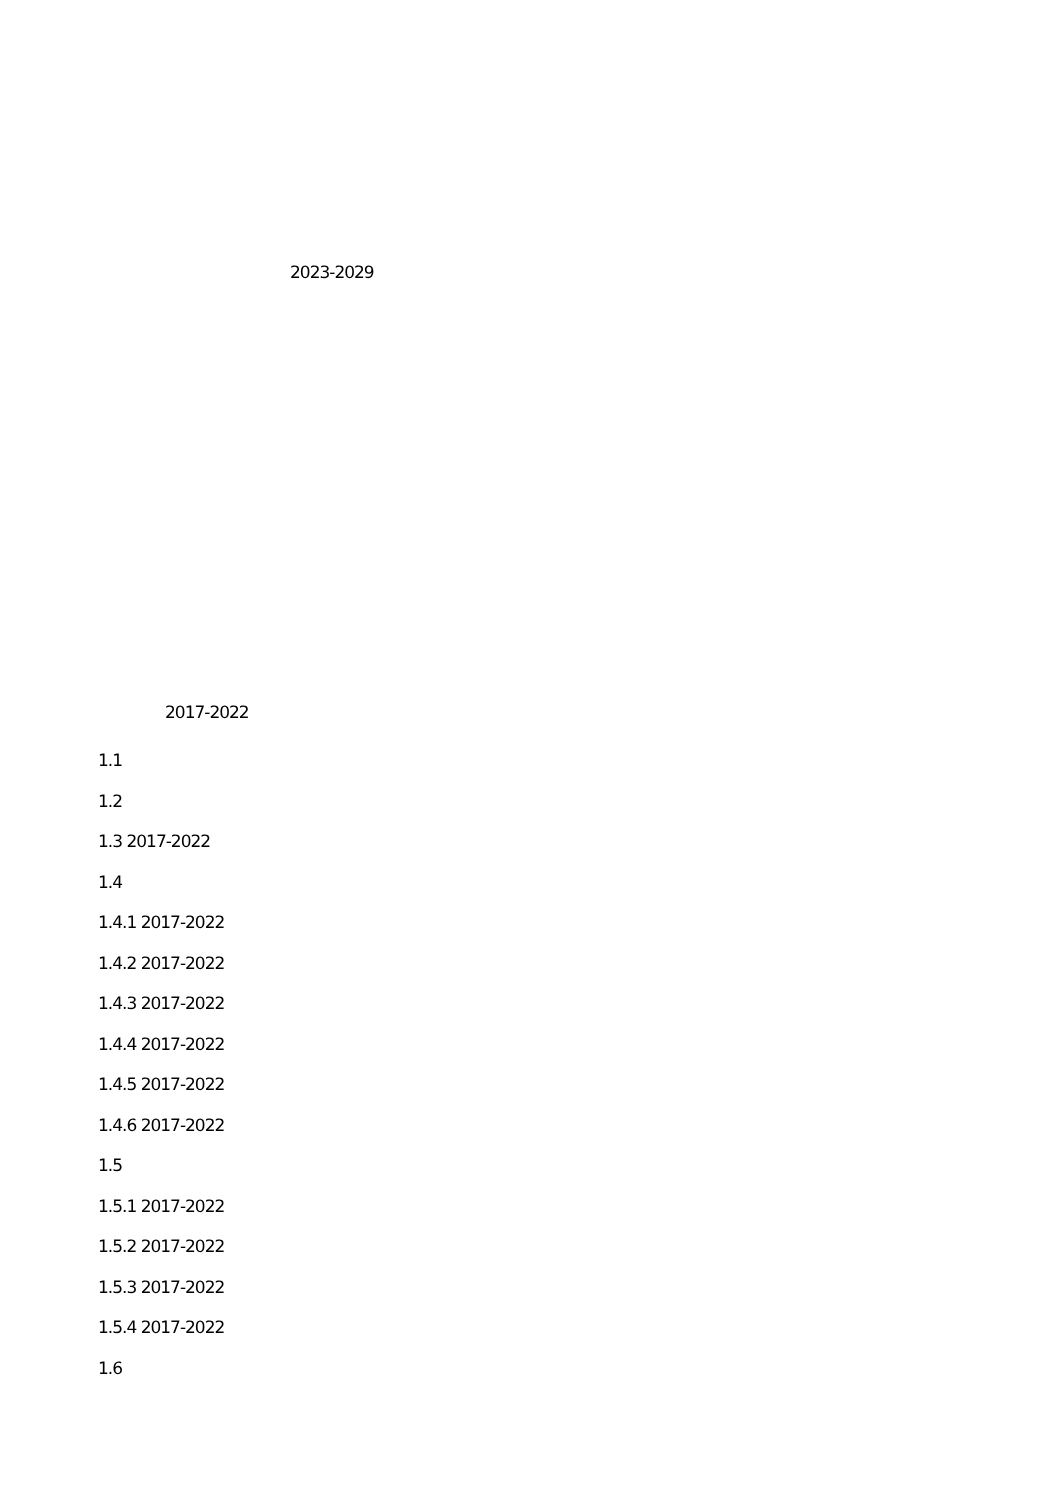2023-2029
2017-2022
1.1
1.2
1.3 2017-2022
1.4
1.4.1 2017-2022
1.4.2 2017-2022
1.4.3 2017-2022
1.4.4 2017-2022
1.4.5 2017-2022
1.4.6 2017-2022
1.5
1.5.1 2017-2022
1.5.2 2017-2022
1.5.3 2017-2022
1.5.4 2017-2022
1.6